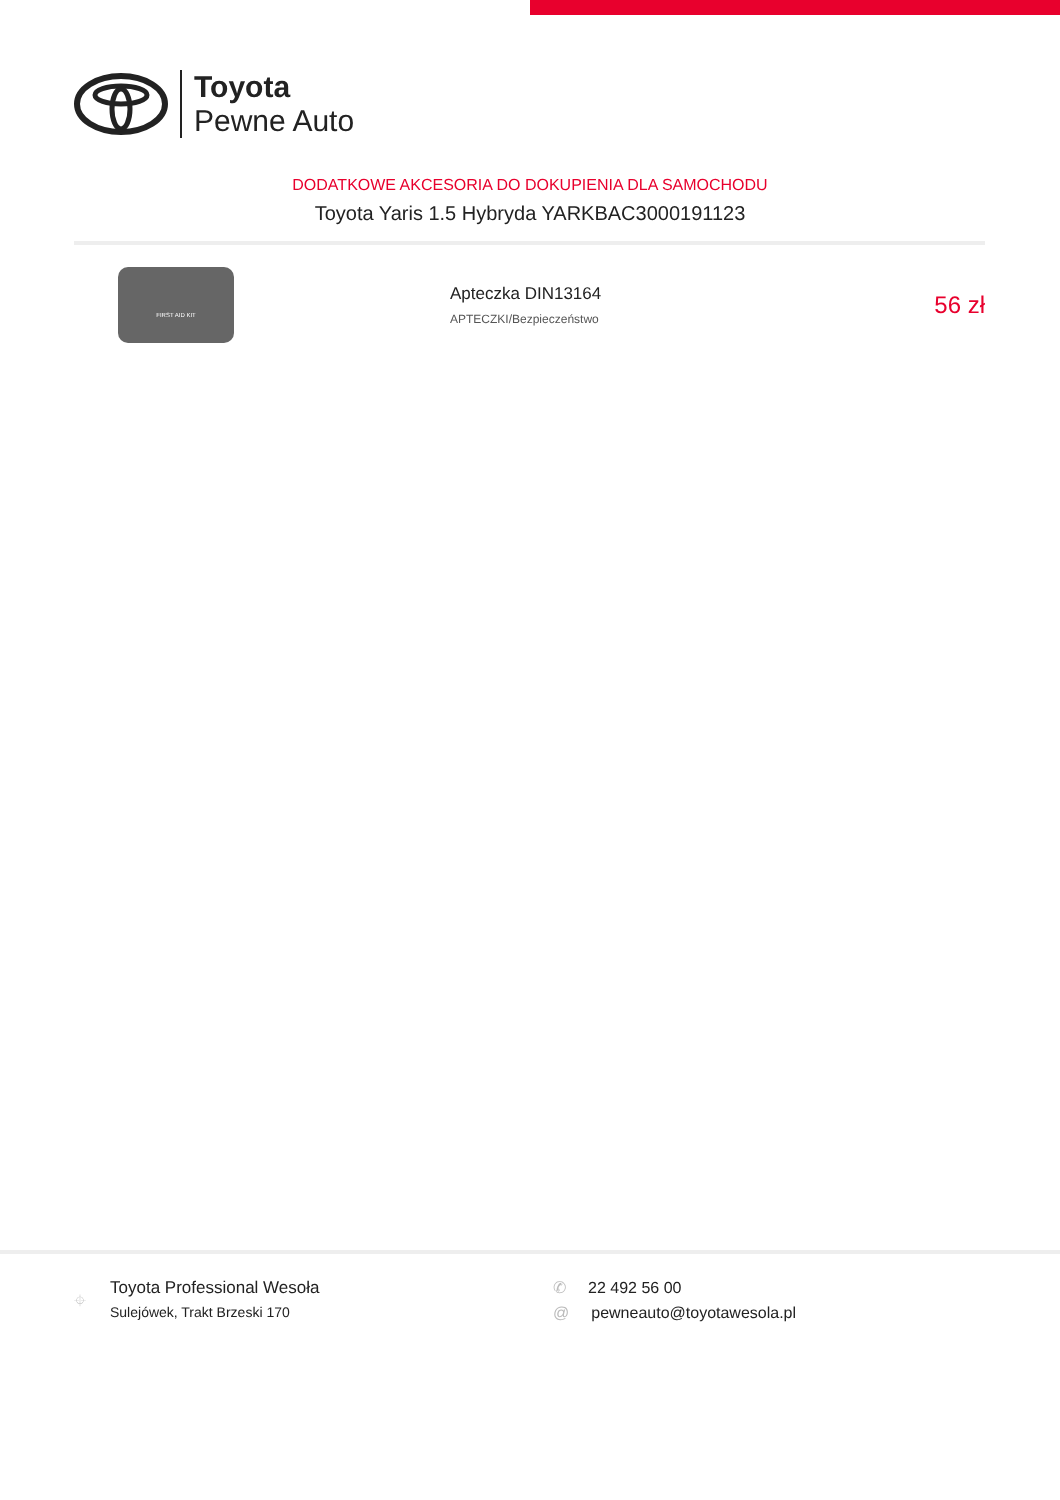Toyota
Pewne Auto
DODATKOWE AKCESORIA DO DOKUPIENIA DLA SAMOCHODU
Toyota Yaris 1.5 Hybryda YARKBAC3000191123
FIRST AID KIT
Apteczka DIN13164
APTECZKI/Bezpieczeństwo
56 zł
⌖
Toyota Professional Wesoła
Sulejówek, Trakt Brzeski 170
✆ 22 492 56 00
@ pewneauto@toyotawesola.pl